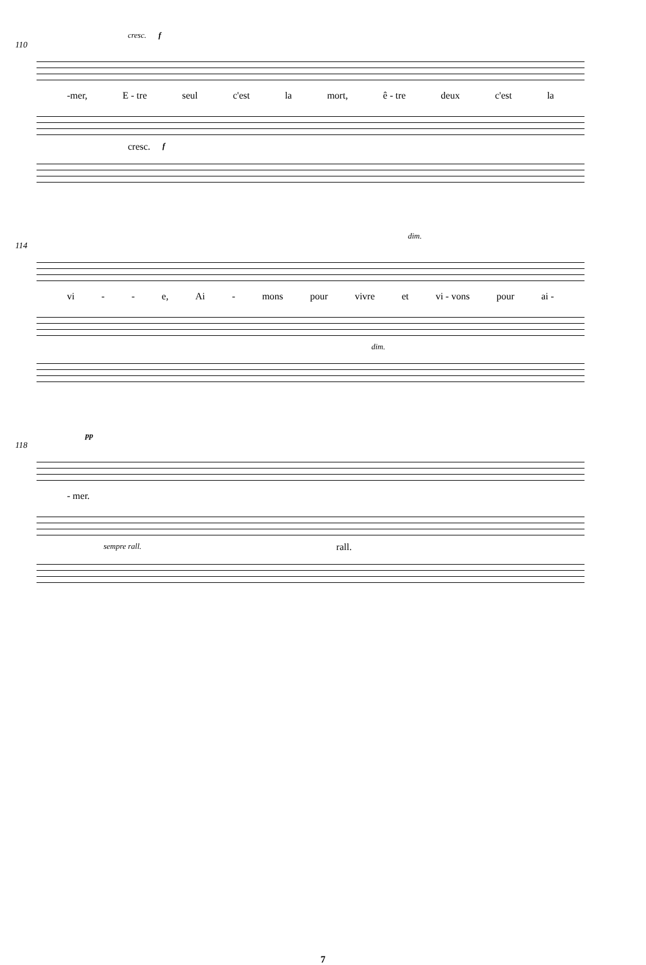cresc. f
110
-mer, E - tre seul c'est la mort, ê - tre deux c'est la
cresc. f
dim.
114
vi - - e, Ai - mons pour vivre et vi - vons pour ai -
dim.
pp
118
- mer.
sempre rall. rall.
7